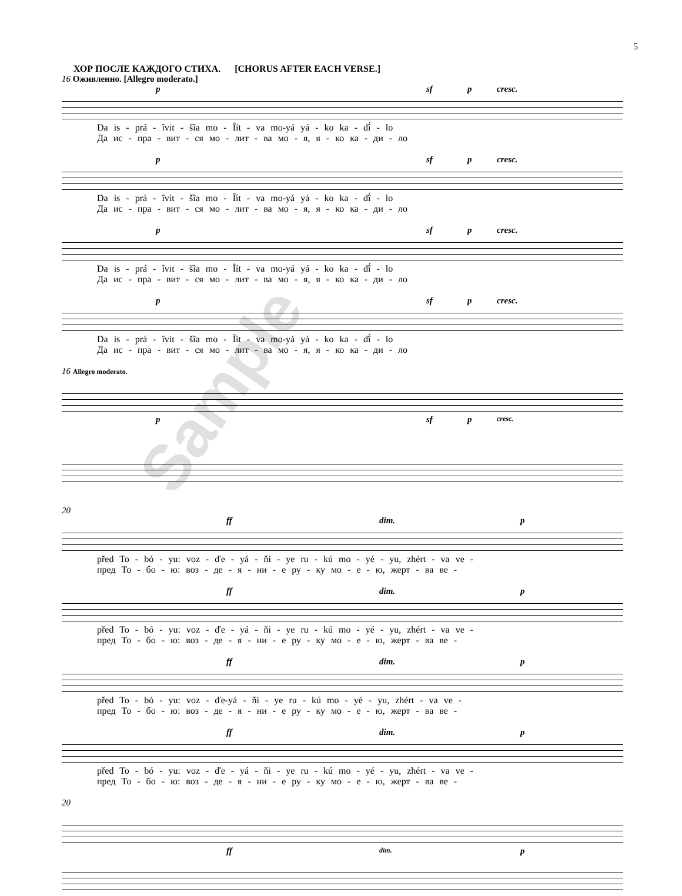5
ХОР ПОСЛЕ КАЖДОГО СТИХА. [CHORUS AFTER EACH VERSE.]
16 Оживленно. [Allegro moderato.]
p sf p cresc.
Da is - prá - ȋvit - šȋa mo - Ȋít - va mo-yá yá - ko ka - dȋ́ - lo Да ис - пра - вит - ся мо - лит - ва мо - я, я - ко ка - ди - ло
p sf p cresc.
Da is - prá - ȋvit - šȋa mo - Ȋít - va mo-yá yá - ko ka - dȋ́ - lo Да ис - пра - вит - ся мо - лит - ва мо - я, я - ко ка - ди - ло
p sf p cresc.
Da is - prá - ȋvit - šȋa mo - Ȋít - va mo-yá yá - ko ka - dȋ́ - lo Да ис - пра - вит - ся мо - лит - ва мо - я, я - ко ка - ди - ло
p sf p cresc.
Da is - prá - ȋvit - šȋa mo - Ȋít - va mo-yá yá - ko ka - dȋ́ - lo Да ис - пра - вит - ся мо - лит - ва мо - я, я - ко ка - ди - ло
16 Allegro moderato.
p sf p cresc.
20
ff dim. p
před To - bó - yu: voz - ďe - yá - ňi - ye ru - kú mo - yé - yu, zhért - va ve - пред То - бо - ю: воз - де - я - ни - е ру - ку мо - е - ю, жерт - ва ве -
ff dim. p
před To - bó - yu: voz - ďe - yá - ňi - ye ru - kú mo - yé - yu, zhért - va ve - пред То - бо - ю: воз - де - я - ни - е ру - ку мо - е - ю, жерт - ва ве -
ff dim. p
před To - bó - yu: voz - ďe-yá - ňi - ye ru - kú mo - yé - yu, zhért - va ve - пред То - бо - ю: воз - де - я - ни - е ру - ку мо - е - ю, жерт - ва ве -
ff dim. p
před To - bó - yu: voz - ďe - yá - ňi - ye ru - kú mo - yé - yu, zhért - va ve - пред То - бо - ю: воз - де - я - ни - е ру - ку мо - е - ю, жерт - ва ве -
20
ff dim. p
Sample